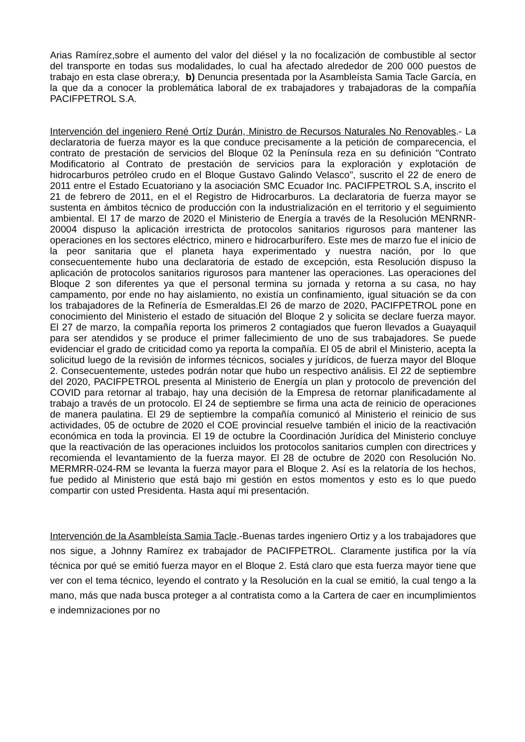Arias Ramírez,sobre el aumento del valor del diésel y la no focalización de combustible al sector del transporte en todas sus modalidades, lo cual ha afectado alrededor de 200 000 puestos de trabajo en esta clase obrera;y, b) Denuncia presentada por la Asambleísta Samia Tacle García, en la que da a conocer la problemática laboral de ex trabajadores y trabajadoras de la compañía PACIFPETROL S.A.
Intervención del ingeniero René Ortíz Durán, Ministro de Recursos Naturales No Renovables.- La declaratoria de fuerza mayor es la que conduce precisamente a la petición de comparecencia, el contrato de prestación de servicios del Bloque 02 la Península reza en su definición "Contrato Modificatorio al Contrato de prestación de servicios para la exploración y explotación de hidrocarburos petróleo crudo en el Bloque Gustavo Galindo Velasco", suscrito el 22 de enero de 2011 entre el Estado Ecuatoriano y la asociación SMC Ecuador Inc. PACIFPETROL S.A, inscrito el 21 de febrero de 2011, en el el Registro de Hidrocarburos. La declaratoria de fuerza mayor se sustenta en ámbitos técnico de producción con la industrialización en el territorio y el seguimiento ambiental. El 17 de marzo de 2020 el Ministerio de Energía a través de la Resolución MENRNR-20004 dispuso la aplicación irrestricta de protocolos sanitarios rigurosos para mantener las operaciones en los sectores eléctrico, minero e hidrocarburífero. Este mes de marzo fue el inicio de la peor sanitaria que el planeta haya experimentado y nuestra nación, por lo que consecuentemente hubo una declaratoria de estado de excepción, esta Resolución dispuso la aplicación de protocolos sanitarios rigurosos para mantener las operaciones. Las operaciones del Bloque 2 son diferentes ya que el personal termina su jornada y retorna a su casa, no hay campamento, por ende no hay aislamiento, no existía un confinamiento, igual situación se da con los trabajadores de la Refinería de Esmeraldas.El 26 de marzo de 2020, PACIFPETROL pone en conocimiento del Ministerio el estado de situación del Bloque 2 y solicita se declare fuerza mayor. El 27 de marzo, la compañía reporta los primeros 2 contagiados que fueron llevados a Guayaquil para ser atendidos y se produce el primer fallecimiento de uno de sus trabajadores. Se puede evidenciar el grado de criticidad como ya reporta la compañía. El 05 de abril el Ministerio, acepta la solicitud luego de la revisión de informes técnicos, sociales y jurídicos, de fuerza mayor del Bloque 2. Consecuentemente, ustedes podrán notar que hubo un respectivo análisis. El 22 de septiembre del 2020, PACIFPETROL presenta al Ministerio de Energía un plan y protocolo de prevención del COVID para retornar al trabajo, hay una decisión de la Empresa de retornar planificadamente al trabajo a través de un protocolo. El 24 de septiembre se firma una acta de reinicio de operaciones de manera paulatina. El 29 de septiembre la compañía comunicó al Ministerio el reinicio de sus actividades, 05 de octubre de 2020 el COE provincial resuelve también el inicio de la reactivación económica en toda la provincia. El 19 de octubre la Coordinación Jurídica del Ministerio concluye que la reactivación de las operaciones incluidos los protocolos sanitarios cumplen con directrices y recomienda el levantamiento de la fuerza mayor. El 28 de octubre de 2020 con Resolución No. MERMRR-024-RM se levanta la fuerza mayor para el Bloque 2. Así es la relatoría de los hechos, fue pedido al Ministerio que está bajo mi gestión en estos momentos y esto es lo que puedo compartir con usted Presidenta. Hasta aquí mi presentación.
Intervención de la Asambleísta Samia Tacle.-Buenas tardes ingeniero Ortiz y a los trabajadores que nos sigue, a Johnny Ramírez ex trabajador de PACIFPETROL. Claramente justifica por la vía técnica por qué se emitió fuerza mayor en el Bloque 2. Está claro que esta fuerza mayor tiene que ver con el tema técnico, leyendo el contrato y la Resolución en la cual se emitió, la cual tengo a la mano, más que nada busca proteger a al contratista como a la Cartera de caer en incumplimientos e indemnizaciones por no